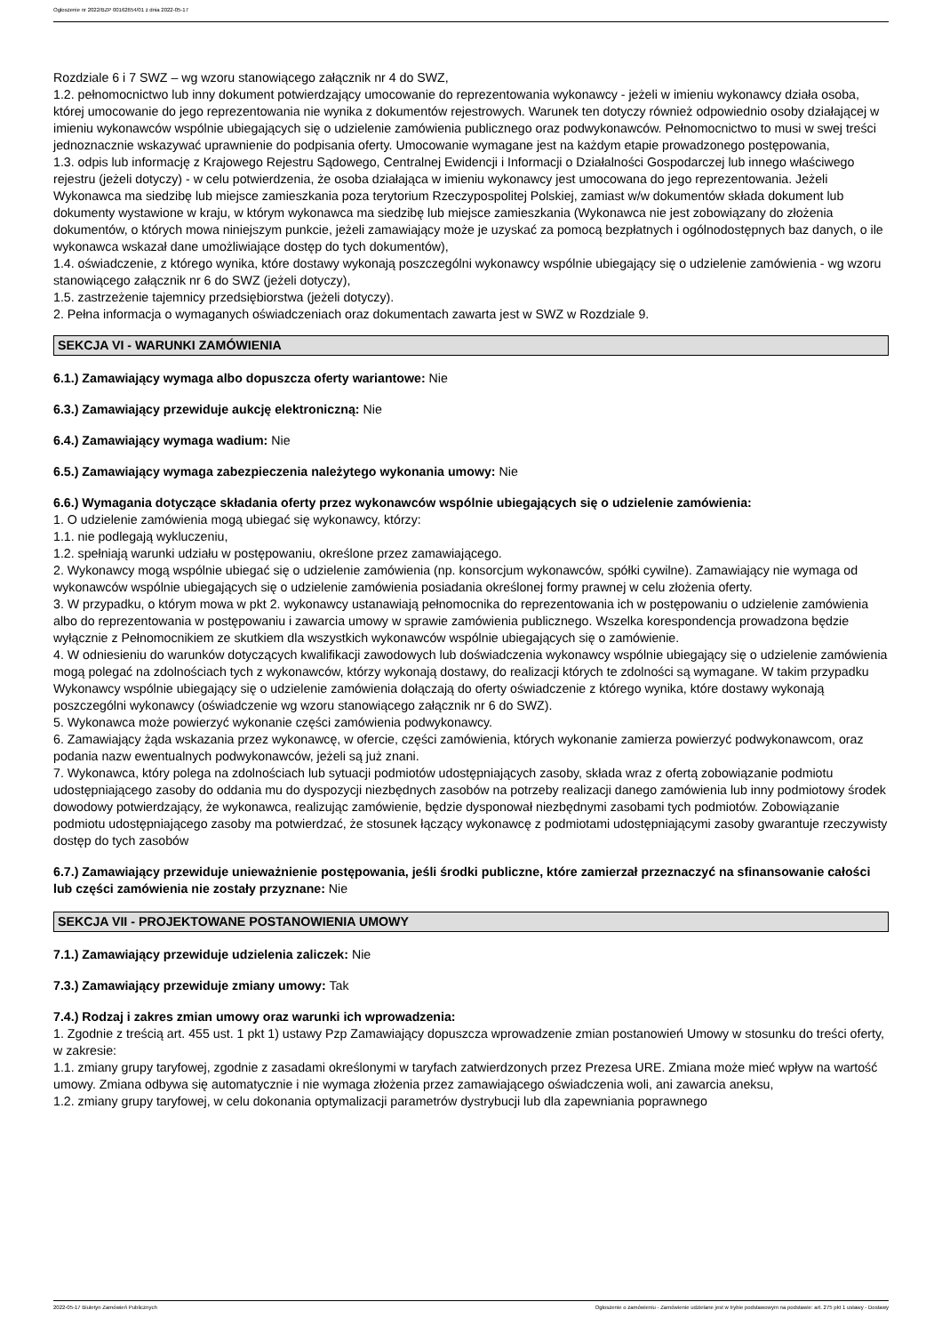Ogłoszenie nr 2022/BZP 00162654/01 z dnia 2022-05-17
Rozdziale 6 i 7 SWZ – wg wzoru stanowiącego załącznik nr 4 do SWZ,
1.2. pełnomocnictwo lub inny dokument potwierdzający umocowanie do reprezentowania wykonawcy - jeżeli w imieniu wykonawcy działa osoba, której umocowanie do jego reprezentowania nie wynika z dokumentów rejestrowych. Warunek ten dotyczy również odpowiednio osoby działającej w imieniu wykonawców wspólnie ubiegających się o udzielenie zamówienia publicznego oraz podwykonawców. Pełnomocnictwo to musi w swej treści jednoznacznie wskazywać uprawnienie do podpisania oferty. Umocowanie wymagane jest na każdym etapie prowadzonego postępowania,
1.3. odpis lub informację z Krajowego Rejestru Sądowego, Centralnej Ewidencji i Informacji o Działalności Gospodarczej lub innego właściwego rejestru (jeżeli dotyczy) - w celu potwierdzenia, że osoba działająca w imieniu wykonawcy jest umocowana do jego reprezentowania. Jeżeli Wykonawca ma siedzibę lub miejsce zamieszkania poza terytorium Rzeczypospolitej Polskiej, zamiast w/w dokumentów składa dokument lub dokumenty wystawione w kraju, w którym wykonawca ma siedzibę lub miejsce zamieszkania (Wykonawca nie jest zobowiązany do złożenia dokumentów, o których mowa niniejszym punkcie, jeżeli zamawiający może je uzyskać za pomocą bezpłatnych i ogólnodostępnych baz danych, o ile wykonawca wskazał dane umożliwiające dostęp do tych dokumentów),
1.4. oświadczenie, z którego wynika, które dostawy wykonają poszczególni wykonawcy wspólnie ubiegający się o udzielenie zamówienia - wg wzoru stanowiącego załącznik nr 6 do SWZ (jeżeli dotyczy),
1.5. zastrzeżenie tajemnicy przedsiębiorstwa (jeżeli dotyczy).
2. Pełna informacja o wymaganych oświadczeniach oraz dokumentach zawarta jest w SWZ w Rozdziale 9.
SEKCJA VI - WARUNKI ZAMÓWIENIA
6.1.) Zamawiający wymaga albo dopuszcza oferty wariantowe: Nie
6.3.) Zamawiający przewiduje aukcję elektroniczną: Nie
6.4.) Zamawiający wymaga wadium: Nie
6.5.) Zamawiający wymaga zabezpieczenia należytego wykonania umowy: Nie
6.6.) Wymagania dotyczące składania oferty przez wykonawców wspólnie ubiegających się o udzielenie zamówienia:
1. O udzielenie zamówienia mogą ubiegać się wykonawcy, którzy:
1.1. nie podlegają wykluczeniu,
1.2. spełniają warunki udziału w postępowaniu, określone przez zamawiającego.
2. Wykonawcy mogą wspólnie ubiegać się o udzielenie zamówienia (np. konsorcjum wykonawców, spółki cywilne). Zamawiający nie wymaga od wykonawców wspólnie ubiegających się o udzielenie zamówienia posiadania określonej formy prawnej w celu złożenia oferty.
3. W przypadku, o którym mowa w pkt 2. wykonawcy ustanawiają pełnomocnika do reprezentowania ich w postępowaniu o udzielenie zamówienia albo do reprezentowania w postępowaniu i zawarcia umowy w sprawie zamówienia publicznego. Wszelka korespondencja prowadzona będzie wyłącznie z Pełnomocnikiem ze skutkiem dla wszystkich wykonawców wspólnie ubiegających się o zamówienie.
4. W odniesieniu do warunków dotyczących kwalifikacji zawodowych lub doświadczenia wykonawcy wspólnie ubiegający się o udzielenie zamówienia mogą polegać na zdolnościach tych z wykonawców, którzy wykonają dostawy, do realizacji których te zdolności są wymagane. W takim przypadku Wykonawcy wspólnie ubiegający się o udzielenie zamówienia dołączają do oferty oświadczenie z którego wynika, które dostawy wykonają poszczególni wykonawcy (oświadczenie wg wzoru stanowiącego załącznik nr 6 do SWZ).
5. Wykonawca może powierzyć wykonanie części zamówienia podwykonawcy.
6. Zamawiający żąda wskazania przez wykonawcę, w ofercie, części zamówienia, których wykonanie zamierza powierzyć podwykonawcom, oraz podania nazw ewentualnych podwykonawców, jeżeli są już znani.
7. Wykonawca, który polega na zdolnościach lub sytuacji podmiotów udostępniających zasoby, składa wraz z ofertą zobowiązanie podmiotu udostępniającego zasoby do oddania mu do dyspozycji niezbędnych zasobów na potrzeby realizacji danego zamówienia lub inny podmiotowy środek dowodowy potwierdzający, że wykonawca, realizując zamówienie, będzie dysponował niezbędnymi zasobami tych podmiotów. Zobowiązanie podmiotu udostępniającego zasoby ma potwierdzać, że stosunek łączący wykonawcę z podmiotami udostępniającymi zasoby gwarantuje rzeczywisty dostęp do tych zasobów
6.7.) Zamawiający przewiduje unieważnienie postępowania, jeśli środki publiczne, które zamierzał przeznaczyć na sfinansowanie całości lub części zamówienia nie zostały przyznane: Nie
SEKCJA VII - PROJEKTOWANE POSTANOWIENIA UMOWY
7.1.) Zamawiający przewiduje udzielenia zaliczek: Nie
7.3.) Zamawiający przewiduje zmiany umowy: Tak
7.4.) Rodzaj i zakres zmian umowy oraz warunki ich wprowadzenia:
1. Zgodnie z treścią art. 455 ust. 1 pkt 1) ustawy Pzp Zamawiający dopuszcza wprowadzenie zmian postanowień Umowy w stosunku do treści oferty, w zakresie:
1.1. zmiany grupy taryfowej, zgodnie z zasadami określonymi w taryfach zatwierdzonych przez Prezesa URE. Zmiana może mieć wpływ na wartość umowy. Zmiana odbywa się automatycznie i nie wymaga złożenia przez zamawiającego oświadczenia woli, ani zawarcia aneksu,
1.2. zmiany grupy taryfowej, w celu dokonania optymalizacji parametrów dystrybucji lub dla zapewniania poprawnego
2022-05-17 Biuletyn Zamówień Publicznych Ogłoszenie o zamówieniu - Zamówienie udzielane jest w trybie podstawowym na podstawie: art. 275 pkt 1 ustawy - Dostawy